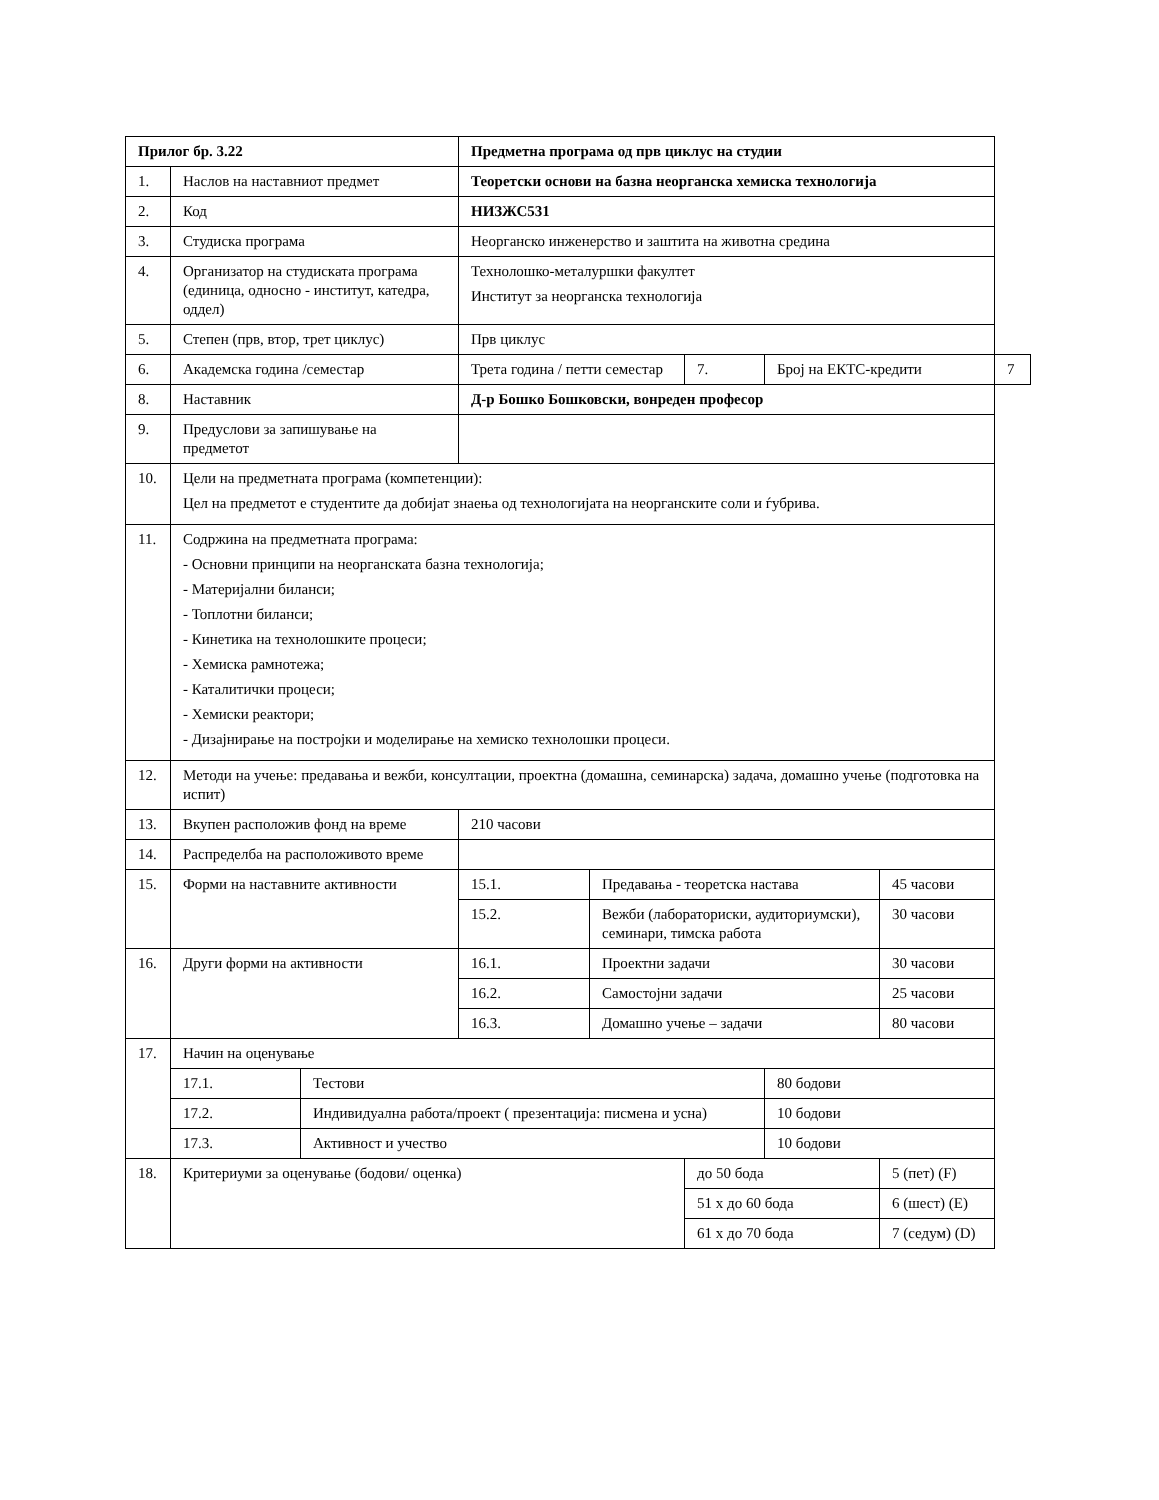| Прилог бр. 3.22 | | | Предметна програма од прв циклус на студии | | | | | |
| 1. | Наслов на наставниот предмет | | Теоретски основи на базна неорганска хемиска технологија | | | | | |
| 2. | Код | | НИЗЖС531 | | | | | |
| 3. | Студиска програма | | Неорганско инженерство и заштита на животна средина | | | | | |
| 4. | Организатор на студиската програма (единица, односно - институт, катедра, оддел) | | Технолошко-металуршки факултет Институт за неорганска технологија | | | | | |
| 5. | Степен (прв, втор, трет циклус) | | Прв циклус | | | | | |
| 6. | Академска година /семестар | | Трета година / петти семестар | | 7. | Број на ЕКТС-кредити | | 7 |
| 8. | Наставник | | Д-р Бошко Бошковски, вонреден професор | | | | | |
| 9. | Предуслови за запишување на предметот | | | | | | | |
| 10. | Цели на предметната програма (компетенции): Цел на предметот е студентите да добијат знаења од технологијата на неорганските соли и ѓубрива. | | | | | | | |
| 11. | Содржина на предметната програма: - Основни принципи на неорганската базна технологија; - Материјални биланси; - Топлотни биланси; - Кинетика на технолошките процеси; - Хемиска рамнотежа; - Каталитички процеси; - Хемиски реактори; - Дизајнирање на постројки и моделирање на хемиско технолошки процеси. | | | | | | | |
| 12. | Методи на учење: предавања и вежби, консултации, проектна (домашна, семинарска) задача, домашно учење (подготовка на испит) | | | | | | | |
| 13. | Вкупен расположив фонд на време | | 210 часови | | | | | |
| 14. | Распределба на расположивото време | | | | | | | |
| 15. | Форми на наставните активности | | 15.1. | Предавања - теоретска настава | | | 45 часови | |
| | | | 15.2. | Вежби (лабораториски, аудиториумски), семинари, тимска работа | | | 30 часови | |
| 16. | Други форми на активности | | 16.1. | Проектни задачи | | | 30 часови | |
| | | | 16.2. | Самостојни задачи | | | 25 часови | |
| | | | 16.3. | Домашно учење – задачи | | | 80 часови | |
| 17. | Начин на оценување | | | | | | | |
| | 17.1. | Тестови | | | | 80 бодови | | |
| | 17.2. | Индивидуална работа/проект ( презентација: писмена и усна) | | | | 10 бодови | | |
| | 17.3. | Активност и учество | | | | 10 бодови | | |
| 18. | Критериуми за оценување (бодови/ оценка) | | | | до 50 бода | | 5 (пет) (F) | |
| | | | | | 51 х до 60 бода | | 6 (шест) (E) | |
| | | | | | 61 х до 70 бода | | 7 (седум) (D) | |